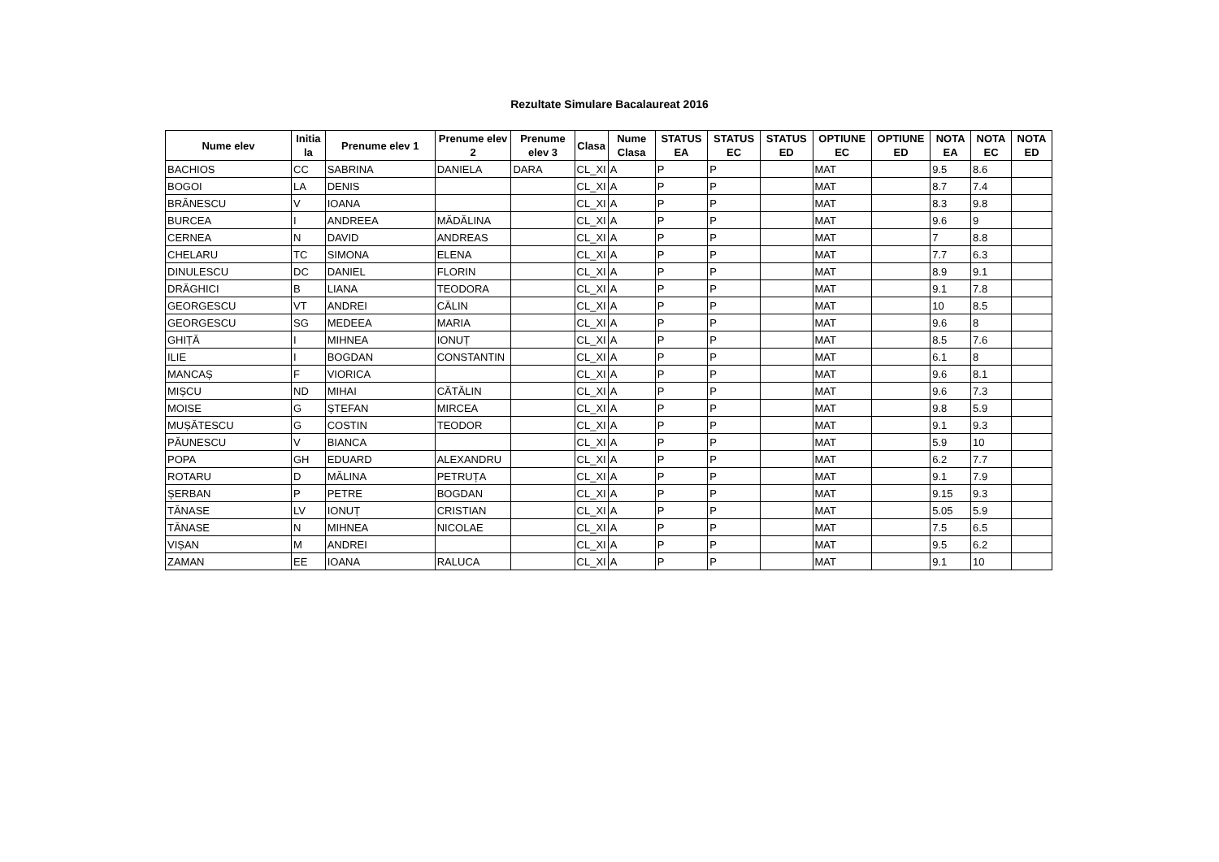Rezultate Simulare Bacalaureat 2016
| Nume elev | Initia la | Prenume elev 1 | Prenume elev 2 | Prenume elev 3 | Clasa | Nume Clasa | STATUS EA | STATUS EC | STATUS ED | OPTIUNE EC | OPTIUNE ED | NOTA EA | NOTA EC | NOTA ED |
| --- | --- | --- | --- | --- | --- | --- | --- | --- | --- | --- | --- | --- | --- | --- |
| BACHIOS | CC | SABRINA | DANIELA | DARA | CL_XI | A | P | P | | MAT | | 9.5 | 8.6 | |
| BOGOI | LA | DENIS | | | CL_XI | A | P | P | | MAT | | 8.7 | 7.4 | |
| BRĂNESCU | V | IOANA | | | CL_XI | A | P | P | | MAT | | 8.3 | 9.8 | |
| BURCEA | I | ANDREEA | MĂDĂLINA | | CL_XI | A | P | P | | MAT | | 9.6 | 9 | |
| CERNEA | N | DAVID | ANDREAS | | CL_XI | A | P | P | | MAT | | 7 | 8.8 | |
| CHELARU | TC | SIMONA | ELENA | | CL_XI | A | P | P | | MAT | | 7.7 | 6.3 | |
| DINULESCU | DC | DANIEL | FLORIN | | CL_XI | A | P | P | | MAT | | 8.9 | 9.1 | |
| DRĂGHICI | B | LIANA | TEODORA | | CL_XI | A | P | P | | MAT | | 9.1 | 7.8 | |
| GEORGESCU | VT | ANDREI | CĂLIN | | CL_XI | A | P | P | | MAT | | 10 | 8.5 | |
| GEORGESCU | SG | MEDEEA | MARIA | | CL_XI | A | P | P | | MAT | | 9.6 | 8 | |
| GHIȚĂ | I | MIHNEA | IONUȚ | | CL_XI | A | P | P | | MAT | | 8.5 | 7.6 | |
| ILIE | I | BOGDAN | CONSTANTIN | | CL_XI | A | P | P | | MAT | | 6.1 | 8 | |
| MANCAȘ | F | VIORICA | | | CL_XI | A | P | P | | MAT | | 9.6 | 8.1 | |
| MIȘCU | ND | MIHAI | CĂTĂLIN | | CL_XI | A | P | P | | MAT | | 9.6 | 7.3 | |
| MOISE | G | ȘTEFAN | MIRCEA | | CL_XI | A | P | P | | MAT | | 9.8 | 5.9 | |
| MUȘĂTESCU | G | COSTIN | TEODOR | | CL_XI | A | P | P | | MAT | | 9.1 | 9.3 | |
| PĂUNESCU | V | BIANCA | | | CL_XI | A | P | P | | MAT | | 5.9 | 10 | |
| POPA | GH | EDUARD | ALEXANDRU | | CL_XI | A | P | P | | MAT | | 6.2 | 7.7 | |
| ROTARU | D | MĂLINA | PETRUȚA | | CL_XI | A | P | P | | MAT | | 9.1 | 7.9 | |
| ȘERBAN | P | PETRE | BOGDAN | | CL_XI | A | P | P | | MAT | | 9.15 | 9.3 | |
| TĂNASE | LV | IONUȚ | CRISTIAN | | CL_XI | A | P | P | | MAT | | 5.05 | 5.9 | |
| TĂNASE | N | MIHNEA | NICOLAE | | CL_XI | A | P | P | | MAT | | 7.5 | 6.5 | |
| VIȘAN | M | ANDREI | | | CL_XI | A | P | P | | MAT | | 9.5 | 6.2 | |
| ZAMAN | EE | IOANA | RALUCA | | CL_XI | A | P | P | | MAT | | 9.1 | 10 | |